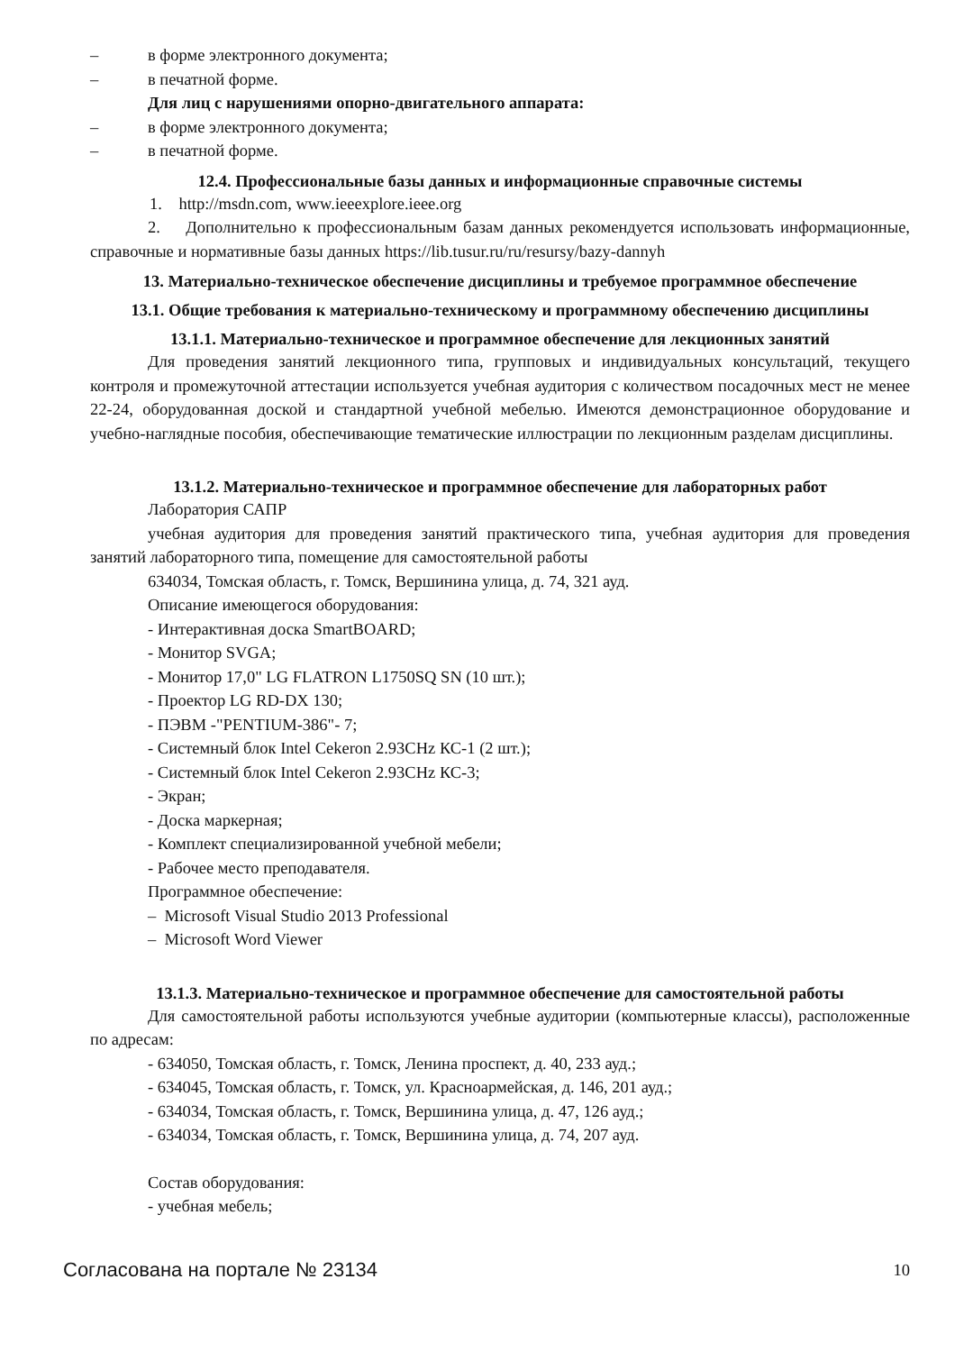– в форме электронного документа;
– в печатной форме.
Для лиц с нарушениями опорно-двигательного аппарата:
– в форме электронного документа;
– в печатной форме.
12.4. Профессиональные базы данных и информационные справочные системы
1. http://msdn.com, www.ieeexplore.ieee.org
2. Дополнительно к профессиональным базам данных рекомендуется использовать информационные, справочные и нормативные базы данных https://lib.tusur.ru/ru/resursy/bazy-dannyh
13. Материально-техническое обеспечение дисциплины и требуемое программное обеспечение
13.1. Общие требования к материально-техническому и программному обеспечению дисциплины
13.1.1. Материально-техническое и программное обеспечение для лекционных занятий
Для проведения занятий лекционного типа, групповых и индивидуальных консультаций, текущего контроля и промежуточной аттестации используется учебная аудитория с количеством посадочных мест не менее 22-24, оборудованная доской и стандартной учебной мебелью. Имеются демонстрационное оборудование и учебно-наглядные пособия, обеспечивающие тематические иллюстрации по лекционным разделам дисциплины.
13.1.2. Материально-техническое и программное обеспечение для лабораторных работ
Лаборатория САПР
учебная аудитория для проведения занятий практического типа, учебная аудитория для проведения занятий лабораторного типа, помещение для самостоятельной работы
634034, Томская область, г. Томск, Вершинина улица, д. 74, 321 ауд.
Описание имеющегося оборудования:
- Интерактивная доска SmartBOARD;
- Монитор SVGA;
- Монитор 17,0" LG FLATRON L1750SQ SN (10 шт.);
- Проектор LG RD-DX 130;
- ПЭВМ -"PENTIUM-386"- 7;
- Системный блок Intel Cekeron 2.93CHz КС-1 (2 шт.);
- Системный блок Intel Cekeron 2.93CHz КС-3;
- Экран;
- Доска маркерная;
- Комплект специализированной учебной мебели;
- Рабочее место преподавателя.
Программное обеспечение:
– Microsoft Visual Studio 2013 Professional
– Microsoft Word Viewer
13.1.3. Материально-техническое и программное обеспечение для самостоятельной работы
Для самостоятельной работы используются учебные аудитории (компьютерные классы), расположенные по адресам:
- 634050, Томская область, г. Томск, Ленина проспект, д. 40, 233 ауд.;
- 634045, Томская область, г. Томск, ул. Красноармейская, д. 146, 201 ауд.;
- 634034, Томская область, г. Томск, Вершинина улица, д. 47, 126 ауд.;
- 634034, Томская область, г. Томск, Вершинина улица, д. 74, 207 ауд.
Состав оборудования:
- учебная мебель;
Согласована на портале № 23134 10